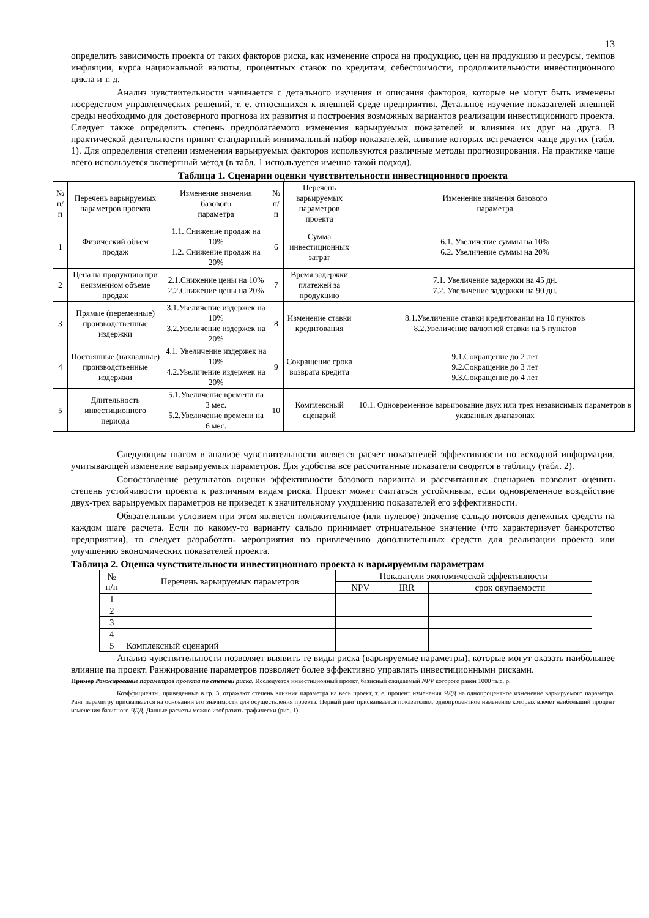13
определить зависимость проекта от таких факторов риска, как изменение спроса на продукцию, цен на продукцию и ресурсы, темпов инфляции, курса национальной валюты, процентных ставок по кредитам, себестоимости, продолжительности инвестиционного цикла и т. д.
Анализ чувствительности начинается с детального изучения и описания факторов, которые не могут быть изменены посредством управленческих решений, т. е. относящихся к внешней среде предприятия. Детальное изучение показателей внешней среды необходимо для достоверного прогноза их развития и построения возможных вариантов реализации инвестиционного проекта. Следует также определить степень предполагаемого изменения варьируемых показателей и влияния их друг на друга. В практической деятельности принят стандартный минимальный набор показателей, влияние которых встречается чаще других (табл. 1). Для определения степени изменения варьируемых факторов используются различные методы прогнозирования. На практике чаще всего используется экспертный метод (в табл. 1 используется именно такой подход).
Таблица 1. Сценарии оценки чувствительности инвестиционного проекта
| № п/п | Перечень варьируемых параметров проекта | Изменение значения базового параметра | № п/п | Перечень варьируемых параметров проекта | Изменение значения базового параметра |
| --- | --- | --- | --- | --- | --- |
| 1 | Физический объем продаж | 1.1. Снижение продаж на 10% 1.2. Снижение продаж на 20% | 6 | Сумма инвестиционных затрат | 6.1. Увеличение суммы на 10% 6.2. Увеличение суммы на 20% |
| 2 | Цена на продукцию при неизменном объеме продаж | 2.1.Снижение цены на 10% 2.2.Снижение цены на 20% | 7 | Время задержки платежей за продукцию | 7.1. Увеличение задержки на 45 дн. 7.2. Увеличение задержки на 90 дн. |
| 3 | Прямые (переменные) производственные издержки | 3.1.Увеличение издержек на 10% 3.2.Увеличение издержек на 20% | 8 | Изменение ставки кредитования | 8.1.Увеличение ставки кредитования на 10 пунктов 8.2.Увеличение валютной ставки на 5 пунктов |
| 4 | Постоянные (накладные) производственные издержки | 4.1. Увеличение издержек на 10% 4.2.Увеличение издержек на 20% | 9 | Сокращение срока возврата кредита | 9.1.Сокращение до 2 лет 9.2.Сокращение до 3 лет 9.3.Сокращение до 4 лет |
| 5 | Длительность инвестиционного периода | 5.1.Увеличение времени на 3 мес. 5.2.Увеличение времени на 6 мес. | 10 | Комплексный сценарий | 10.1. Одновременное варьирование двух или трех независимых параметров в указанных диапазонах |
Следующим шагом в анализе чувствительности является расчет показателей эффективности по исходной информации, учитывающей изменение варьируемых параметров. Для удобства все рассчитанные показатели сводятся в таблицу (табл. 2).
Сопоставление результатов оценки эффективности базового варианта и рассчитанных сценариев позволит оценить степень устойчивости проекта к различным видам риска. Проект может считаться устойчивым, если одновременное воздействие двух-трех варьируемых параметров не приведет к значительному ухудшению показателей его эффективности.
Обязательным условием при этом является положительное (или нулевое) значение сальдо потоков денежных средств на каждом шаге расчета. Если по какому-то варианту сальдо принимает отрицательное значение (что характеризует банкротство предприятия), то следует разработать мероприятия по привлечению дополнительных средств для реализации проекта или улучшению экономических показателей проекта.
Таблица 2. Оценка чувствительности инвестиционного проекта к варьируемым параметрам
| № п/п | Перечень варьируемых параметров | Показатели экономической эффективности | | |
| --- | --- | --- | --- | --- |
| | | NPV | IRR | срок окупаемости |
| 1 | | | | |
| 2 | | | | |
| 3 | | | | |
| 4 | | | | |
| 5 | Комплексный сценарий | | | |
Анализ чувствительности позволяет выявить те виды риска (варьируемые параметры), которые могут оказать наибольшее влияние па проект. Ранжирование параметров позволяет более эффективно управлять инвестиционными рисками.
Пример Ранжирование параметров проекта по степени риска. Исследуется инвестиционный проект, базисный ожидаемый NPV которого равен 1000 тыс. р.
Коэффициенты, приведенные в гр. 3, отражают степень влияния параметра на весь проект, т. е. процент изменения ЧДД на однопроцентное изменение варьируемого параметра. Ранг параметру присваивается на основании его значимости для осуществления проекта. Первый ранг присваивается показателям, однопроцентное изменение которых влечет наибольший процент изменения базисного ЧДД. Данные расчеты можно изобразить графически (рис. 1).